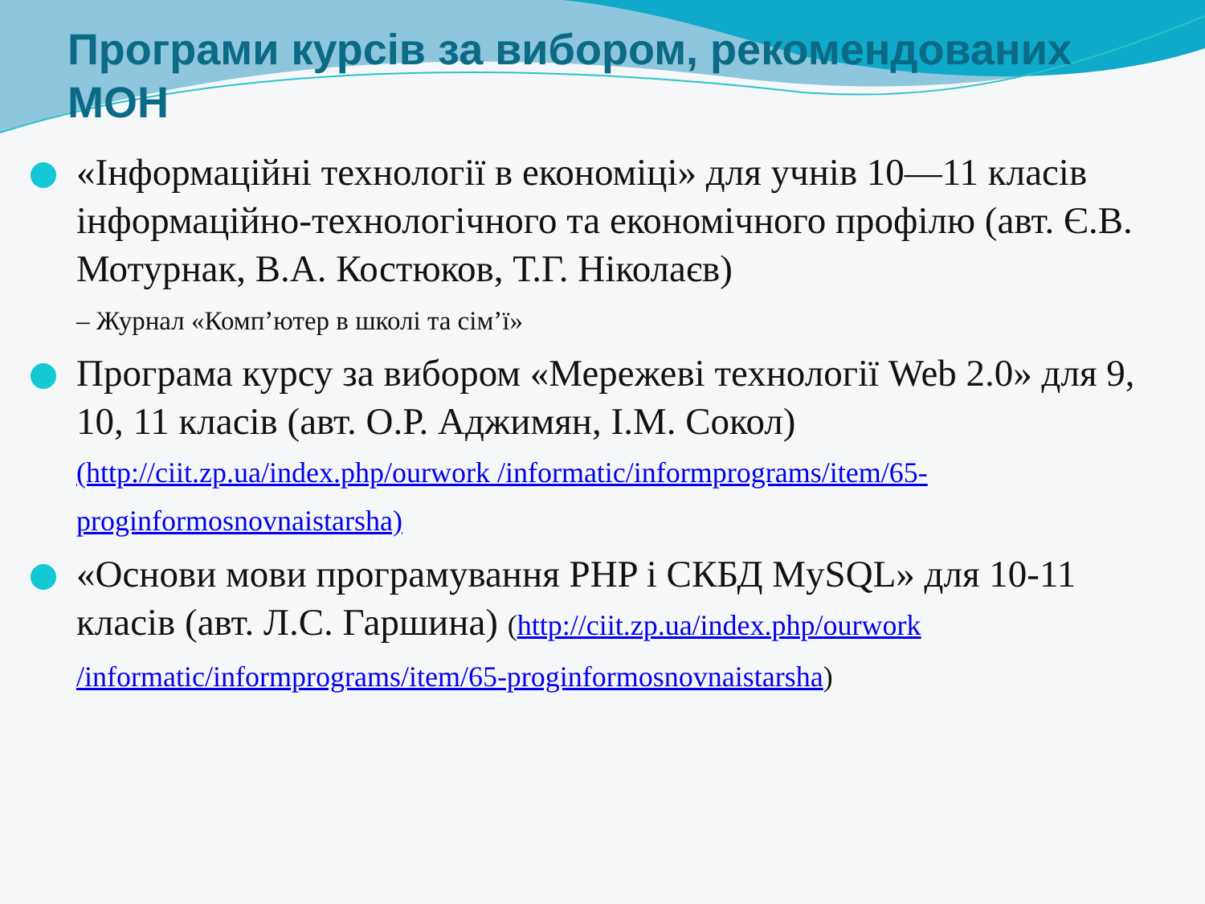Програми курсів за вибором, рекомендованих МОН
«Інформаційні технології в економіці» для учнів 10—11 класів інформаційно-технологічного та економічного профілю (авт. Є.В. Мотурнак, В.А. Костюков, Т.Г. Ніколаєв)
– Журнал «Комп’ютер в школі та сім’ї»
Програма курсу за вибором «Мережеві технології Web 2.0» для 9, 10, 11 класів (авт. О.Р. Аджимян, І.М. Сокол)
(http://ciit.zp.ua/index.php/ourwork /informatic/informprograms/item/65-proginformosnovnaistarsha)
«Основи мови програмування PHP і СКБД MySQL» для 10-11 класів (авт. Л.С. Гаршина) (http://ciit.zp.ua/index.php/ourwork /informatic/informprograms/item/65-proginformosnovnaistarsha)